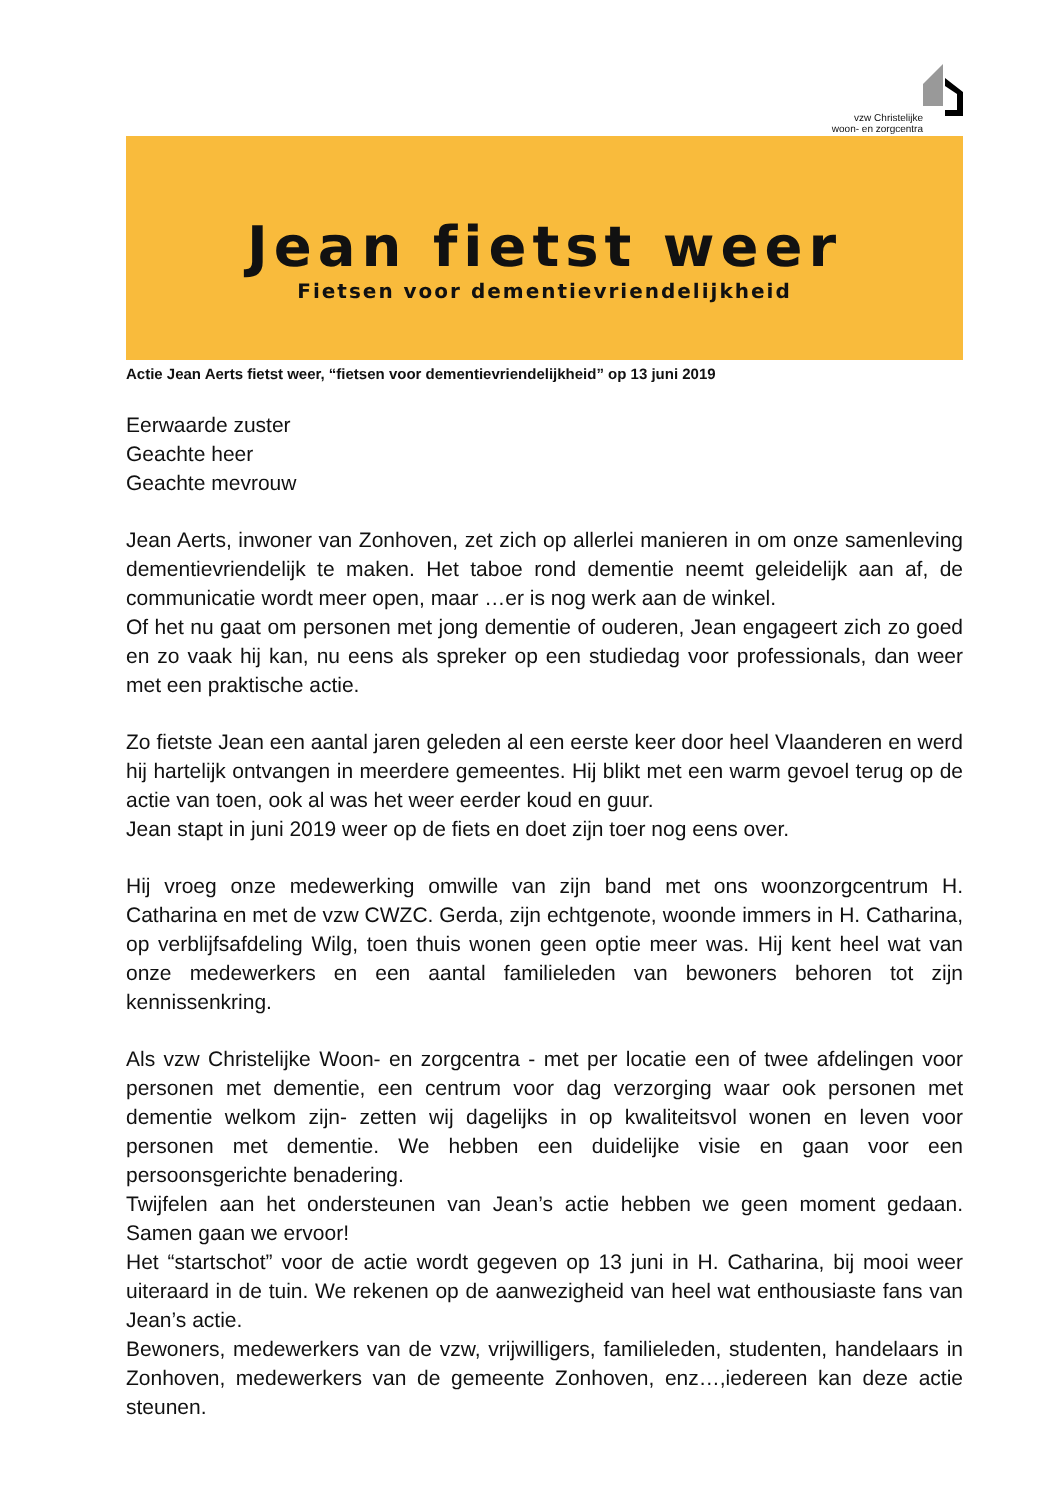vzw Christelijke
woon- en zorgcentra
Jean fietst weer
Fietsen voor dementievriendelijkheid
Actie Jean Aerts fietst weer, “fietsen voor dementievriendelijkheid” op 13 juni 2019
Eerwaarde zuster
Geachte heer
Geachte mevrouw
Jean Aerts, inwoner van Zonhoven, zet zich op allerlei manieren in om onze samenleving dementievriendelijk te maken. Het taboe rond dementie neemt geleidelijk aan af, de communicatie wordt meer open, maar …er is nog werk aan de winkel.
Of het nu gaat om personen met jong dementie of ouderen, Jean engageert zich zo goed en zo vaak hij kan, nu eens als spreker op een studiedag voor professionals, dan weer met een praktische actie.
Zo fietste Jean een aantal jaren geleden al een eerste keer door heel Vlaanderen en werd hij hartelijk ontvangen in meerdere gemeentes. Hij blikt met een warm gevoel terug op de actie van toen, ook al was het weer eerder koud en guur.
Jean stapt in juni 2019 weer op de fiets en doet zijn toer nog eens over.
Hij vroeg onze medewerking omwille van zijn band met ons woonzorgcentrum H. Catharina en met de vzw CWZC. Gerda, zijn echtgenote, woonde immers in H. Catharina, op verblijfsafdeling Wilg, toen thuis wonen geen optie meer was. Hij kent heel wat van onze medewerkers en een aantal familieleden van bewoners behoren tot zijn kennissenkring.
Als vzw Christelijke Woon- en zorgcentra - met per locatie een of twee afdelingen voor personen met dementie, een centrum voor dag verzorging waar ook personen met dementie welkom zijn- zetten wij dagelijks in op kwaliteitsvol wonen en leven voor personen met dementie. We hebben een duidelijke visie en gaan voor een persoonsgerichte benadering.
Twijfelen aan het ondersteunen van Jean’s actie hebben we geen moment gedaan. Samen gaan we ervoor!
Het “startschot” voor de actie wordt gegeven op 13 juni in H. Catharina, bij mooi weer uiteraard in de tuin. We rekenen op de aanwezigheid van heel wat enthousiaste fans van Jean’s actie.
Bewoners, medewerkers van de vzw, vrijwilligers, familieleden, studenten, handelaars in Zonhoven, medewerkers van de gemeente Zonhoven, enz…,iedereen kan deze actie steunen.